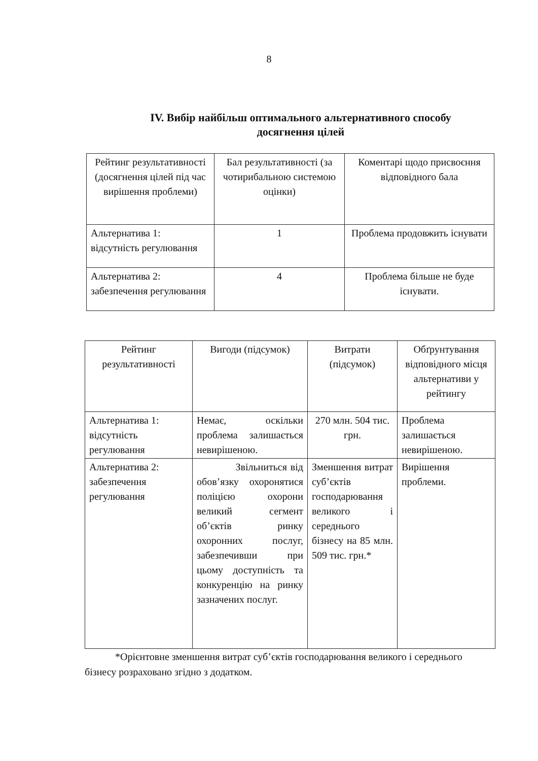8
ІV. Вибір найбільш оптимального альтернативного способу досягнення цілей
| Рейтинг результативності (досягнення цілей під час вирішення проблеми) | Бал результативності (за чотирибальною системою оцінки) | Коментарі щодо присвоєння відповідного бала |
| Альтернатива 1: відсутність регулювання | 1 | Проблема продовжить існувати |
| Альтернатива 2: забезпечення регулювання | 4 | Проблема більше не буде існувати. |
| Рейтинг результативності | Вигоди (підсумок) | Витрати (підсумок) | Обґрунтування відповідного місця альтернативи у рейтингу |
| Альтернатива 1: відсутність регулювання | Немає, оскільки проблема залишається невирішеною. | 270 млн. 504 тис. грн. | Проблема залишається невирішеною. |
| Альтернатива 2: забезпечення регулювання | Звільниться від обов’язку охоронятися поліцією охорони великий сегмент об’єктів ринку охоронних послуг, забезпечивши при цьому доступність та конкуренцію на ринку зазначених послуг. | Зменшення витрат суб’єктів господарювання великого і середнього бізнесу на 85 млн. 509 тис. грн.* | Вирішення проблеми. |
*Орієнтовне зменшення витрат суб’єктів господарювання великого і середнього бізнесу розраховано згідно з додатком.